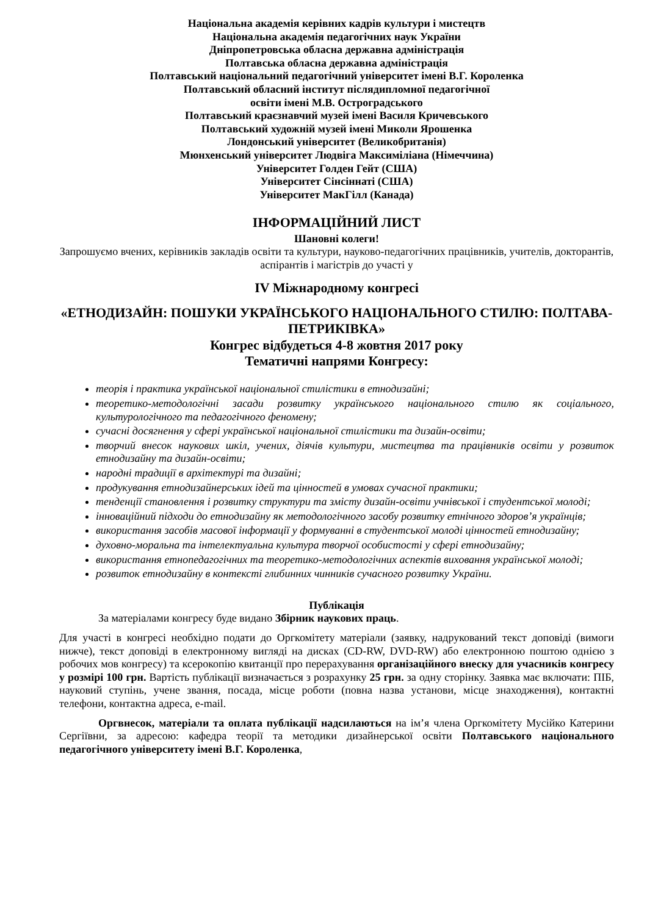Національна академія керівних кадрів культури і мистецтв
Національна академія педагогічних наук України
Дніпропетровська обласна державна адміністрація
Полтавська обласна державна адміністрація
Полтавський національний педагогічний університет імені В.Г. Короленка
Полтавський обласний інститут післядипломної педагогічної
освіти імені М.В. Остроградського
Полтавський краєзнавчий музей імені Василя Кричевського
Полтавський художній музей імені Миколи Ярошенка
Лондонський університет (Великобританія)
Мюнхенський університет Людвіга Максиміліана (Німеччина)
Університет Голден Гейт (США)
Університет Сінсіннаті (США)
Університет МакГілл (Канада)
ІНФОРМАЦІЙНИЙ ЛИСТ
Шановні колеги!
Запрошуємо вчених, керівників закладів освіти та культури, науково-педагогічних працівників, учителів, докторантів, аспірантів і магістрів до участі у
IV Міжнародному конгресі
«ЕТНОДИЗАЙН: ПОШУКИ УКРАЇНСЬКОГО НАЦІОНАЛЬНОГО СТИЛЮ: ПОЛТАВА-ПЕТРИКІВКА»
Конгрес відбудеться 4-8 жовтня 2017 року
Тематичні напрями Конгресу:
теорія і практика української національної стилістики в етнодизайні;
теоретико-методологічні засади розвитку українського національного стилю як соціального, культурологічного та педагогічного феномену;
сучасні досягнення у сфері української національної стилістики та дизайн-освіти;
творчий внесок наукових шкіл, учених, діячів культури, мистецтва та працівників освіти у розвиток етнодизайну та дизайн-освіти;
народні традиції в архітектурі та дизайні;
продукування етнодизайнерських ідей та цінностей в умовах сучасної практики;
тенденції становлення і розвитку структури та змісту дизайн-освіти учнівської і студентської молоді;
інноваційний підходи до етнодизайну як методологічного засобу розвитку етнічного здоров’я українців;
використання засобів масової інформації у формуванні в студентської молоді цінностей етнодизайну;
духовно-моральна та інтелектуальна культура творчої особистості у сфері етнодизайну;
використання етнопедагогічних та теоретико-методологічних аспектів виховання української молоді;
розвиток етнодизайну в контексті глибинних чинників сучасного розвитку України.
Публікація
За матеріалами конгресу буде видано Збірник наукових праць.
Для участі в конгресі необхідно подати до Оргкомітету матеріали (заявку, надрукований текст доповіді (вимоги нижче), текст доповіді в електронному вигляді на дисках (CD-RW, DVD-RW) або електронною поштою однією з робочих мов конгресу) та ксерокопію квитанції про перерахування організаційного внеску для учасників конгресу у розмірі 100 грн. Вартість публікації визначається з розрахунку 25 грн. за одну сторінку. Заявка має включати: ПІБ, науковий ступінь, учене звання, посада, місце роботи (повна назва установи, місце знаходження), контактні телефони, контактна адреса, e-mail.
Оргвнесок, матеріали та оплата публікації надсилаються на ім’я члена Оргкомітету Мусійко Катерини Сергіївни, за адресою: кафедра теорії та методики дизайнерської освіти Полтавського національного педагогічного університету імені В.Г. Короленка,